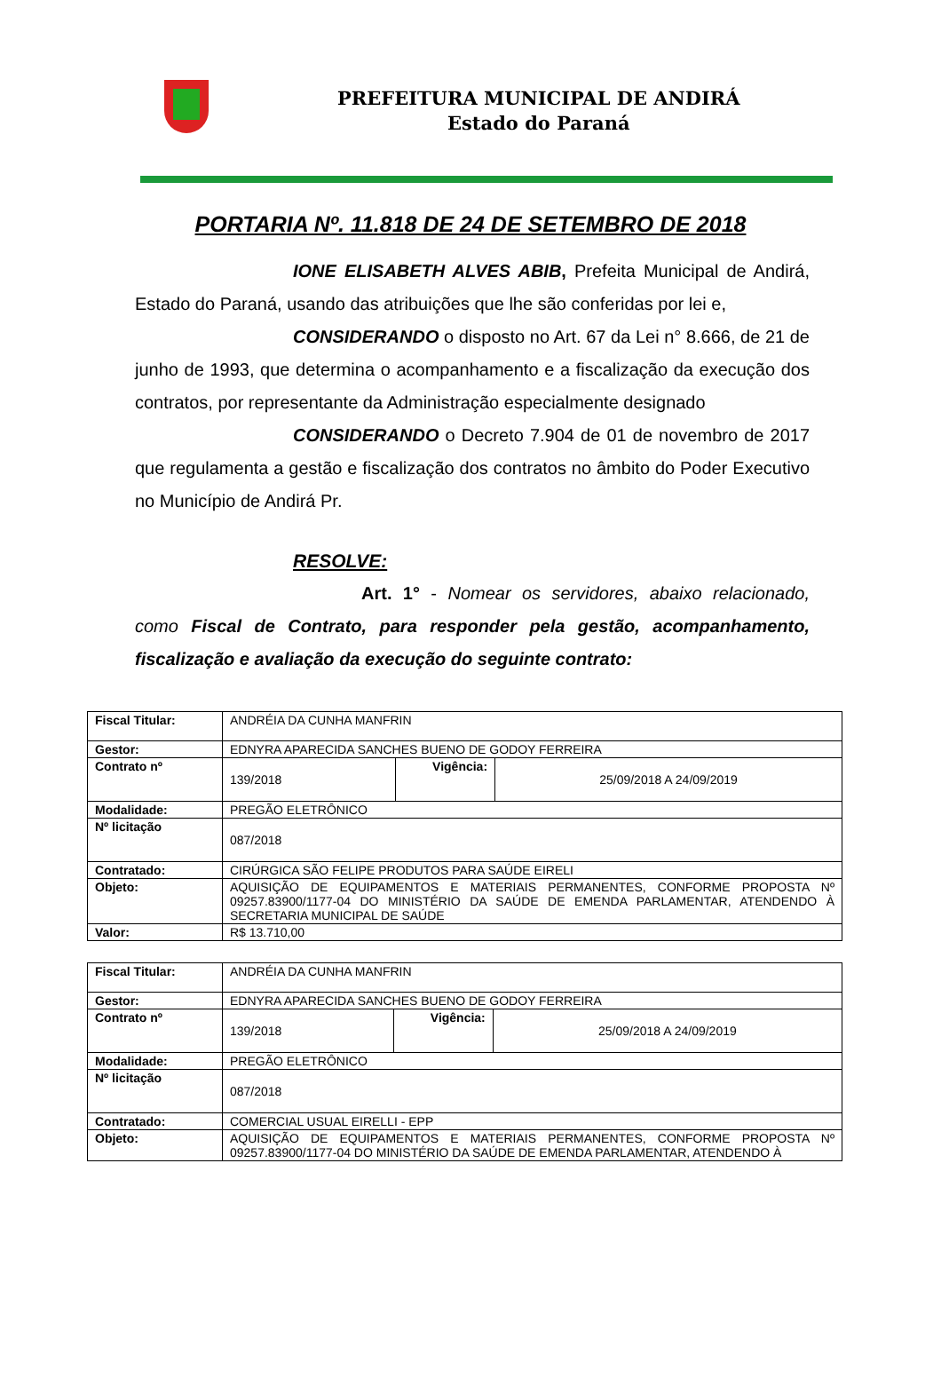PREFEITURA MUNICIPAL DE ANDIRÁ
Estado do Paraná
PORTARIA Nº. 11.818 DE 24 DE SETEMBRO DE 2018
IONE ELISABETH ALVES ABIB, Prefeita Municipal de Andirá, Estado do Paraná, usando das atribuições que lhe são conferidas por lei e,
CONSIDERANDO o disposto no Art. 67 da Lei n° 8.666, de 21 de junho de 1993, que determina o acompanhamento e a fiscalização da execução dos contratos, por representante da Administração especialmente designado
CONSIDERANDO o Decreto 7.904 de 01 de novembro de 2017 que regulamenta a gestão e fiscalização dos contratos no âmbito do Poder Executivo no Município de Andirá Pr.
RESOLVE:
Art. 1° - Nomear os servidores, abaixo relacionado, como Fiscal de Contrato, para responder pela gestão, acompanhamento, fiscalização e avaliação da execução do seguinte contrato:
| Fiscal Titular: | ANDRÉIA DA CUNHA MANFRIN | | |
| Gestor: | EDNYRA APARECIDA SANCHES BUENO DE GODOY FERREIRA | | |
| Contrato nº | 139/2018 | Vigência: | 25/09/2018 A 24/09/2019 |
| Modalidade: | PREGÃO ELETRÔNICO | | |
| Nº licitação | 087/2018 | | |
| Contratado: | CIRÚRGICA SÃO FELIPE PRODUTOS PARA SAÚDE EIRELI | | |
| Objeto: | AQUISIÇÃO DE EQUIPAMENTOS E MATERIAIS PERMANENTES, CONFORME PROPOSTA Nº 09257.83900/1177-04 DO MINISTÉRIO DA SAÚDE DE EMENDA PARLAMENTAR, ATENDENDO À SECRETARIA MUNICIPAL DE SAÚDE | | |
| Valor: | R$ 13.710,00 | | |
| Fiscal Titular: | ANDRÉIA DA CUNHA MANFRIN | | |
| Gestor: | EDNYRA APARECIDA SANCHES BUENO DE GODOY FERREIRA | | |
| Contrato nº | 139/2018 | Vigência: | 25/09/2018 A 24/09/2019 |
| Modalidade: | PREGÃO ELETRÔNICO | | |
| Nº licitação | 087/2018 | | |
| Contratado: | COMERCIAL USUAL EIRELLI - EPP | | |
| Objeto: | AQUISIÇÃO DE EQUIPAMENTOS E MATERIAIS PERMANENTES, CONFORME PROPOSTA Nº 09257.83900/1177-04 DO MINISTÉRIO DA SAÚDE DE EMENDA PARLAMENTAR, ATENDENDO À | | |